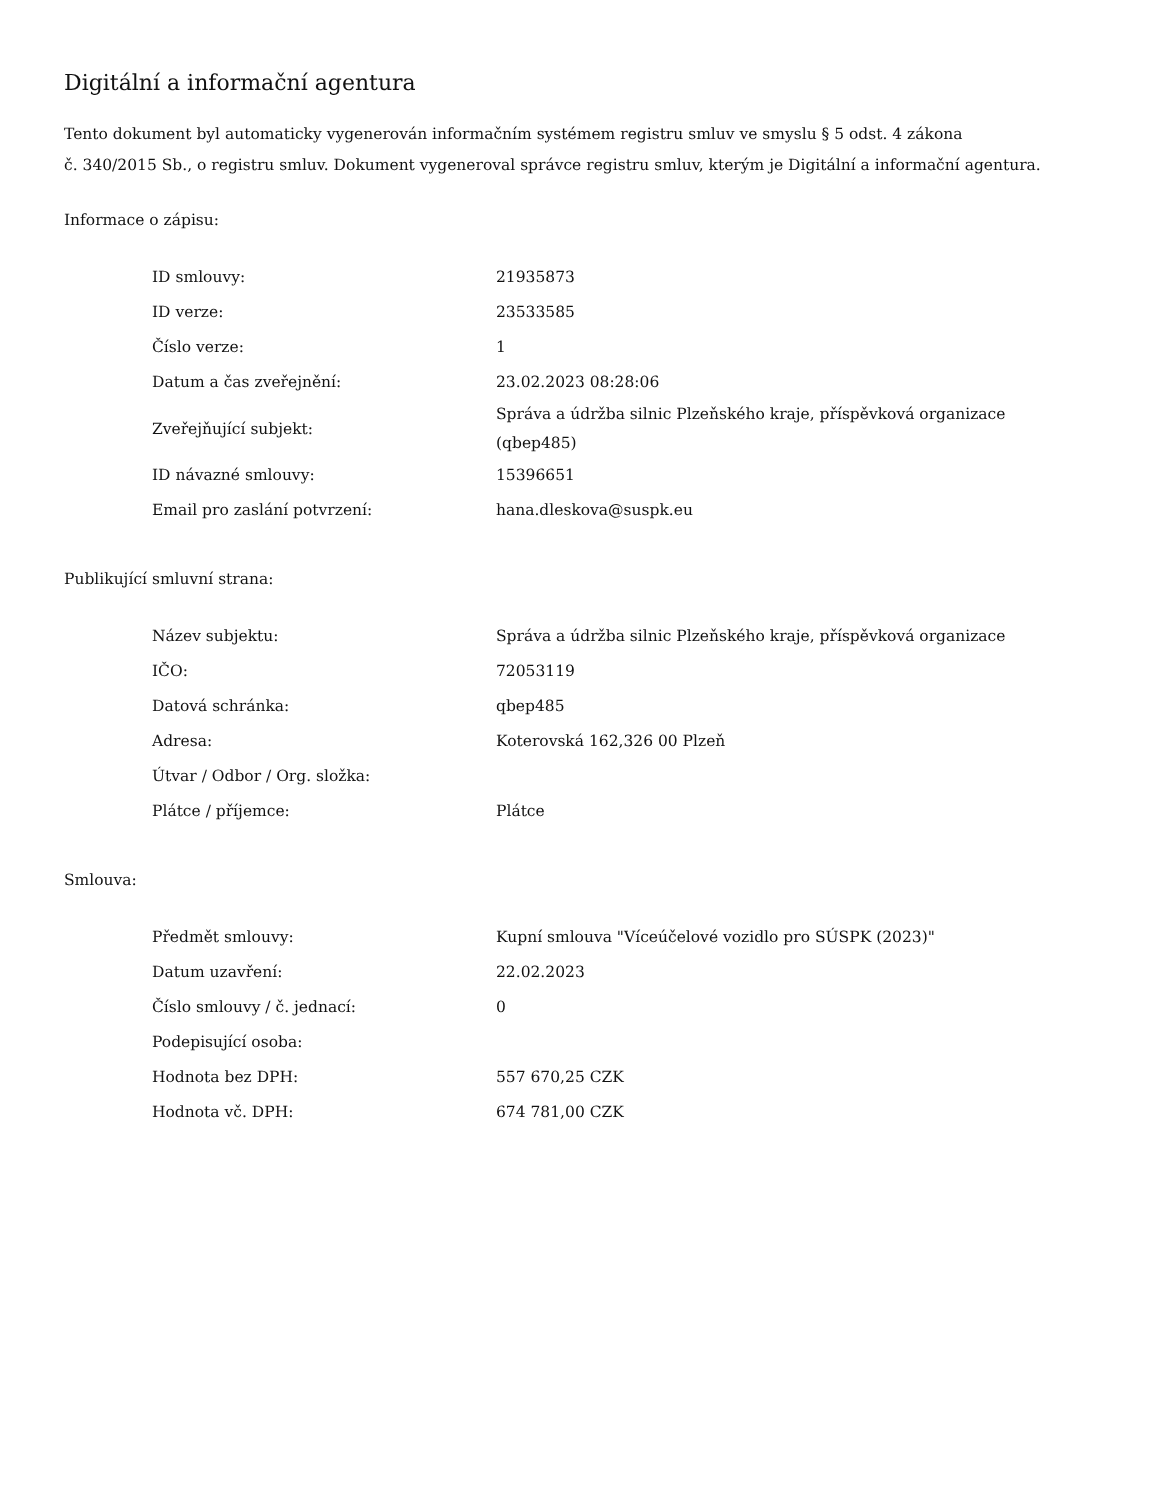Digitální a informační agentura
Tento dokument byl automaticky vygenerován informačním systémem registru smluv ve smyslu § 5 odst. 4 zákona
č. 340/2015 Sb., o registru smluv. Dokument vygeneroval správce registru smluv, kterým je Digitální a informační agentura.
Informace o zápisu:
| ID smlouvy: | 21935873 |
| ID verze: | 23533585 |
| Číslo verze: | 1 |
| Datum a čas zveřejnění: | 23.02.2023 08:28:06 |
| Zveřejňující subjekt: | Správa a údržba silnic Plzeňského kraje, příspěvková organizace (qbep485) |
| ID návazné smlouvy: | 15396651 |
| Email pro zaslání potvrzení: | hana.dleskova@suspk.eu |
Publikující smluvní strana:
| Název subjektu: | Správa a údržba silnic Plzeňského kraje, příspěvková organizace |
| IČO: | 72053119 |
| Datová schránka: | qbep485 |
| Adresa: | Koterovská 162,326 00 Plzeň |
| Útvar / Odbor / Org. složka: | |
| Plátce / příjemce: | Plátce |
Smlouva:
| Předmět smlouvy: | Kupní smlouva "Víceúčelové vozidlo pro SÚSPK (2023)" |
| Datum uzavření: | 22.02.2023 |
| Číslo smlouvy / č. jednací: | 0 |
| Podepisující osoba: | |
| Hodnota bez DPH: | 557 670,25 CZK |
| Hodnota vč. DPH: | 674 781,00 CZK |